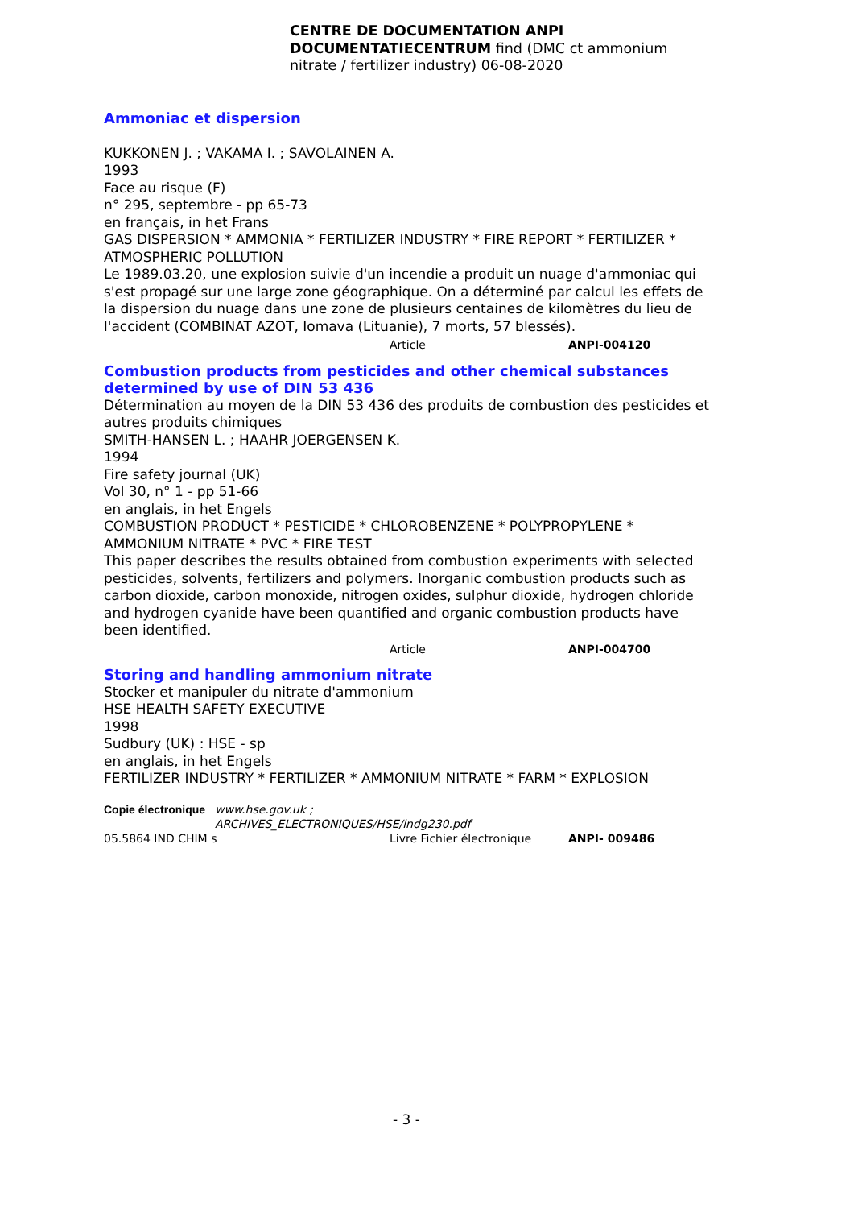CENTRE DE DOCUMENTATION ANPI
DOCUMENTATIECENTRUM find (DMC ct ammonium nitrate / fertilizer industry) 06-08-2020
Ammoniac et dispersion
KUKKONEN J. ; VAKAMA I. ; SAVOLAINEN A.
1993
Face au risque (F)
n° 295, septembre - pp 65-73
en français, in het Frans
GAS DISPERSION * AMMONIA * FERTILIZER INDUSTRY * FIRE REPORT * FERTILIZER * ATMOSPHERIC POLLUTION
Le 1989.03.20, une explosion suivie d'un incendie a produit un nuage d'ammoniac qui s'est propagé sur une large zone géographique. On a déterminé par calcul les effets de la dispersion du nuage dans une zone de plusieurs centaines de kilomètres du lieu de l'accident (COMBINAT AZOT, Iomava (Lituanie), 7 morts, 57 blessés).
Article ANPI-004120
Combustion products from pesticides and other chemical substances determined by use of DIN 53 436
Détermination au moyen de la DIN 53 436 des produits de combustion des pesticides et autres produits chimiques
SMITH-HANSEN L. ; HAAHR JOERGENSEN K.
1994
Fire safety journal (UK)
Vol 30, n° 1 - pp 51-66
en anglais, in het Engels
COMBUSTION PRODUCT * PESTICIDE * CHLOROBENZENE * POLYPROPYLENE * AMMONIUM NITRATE * PVC * FIRE TEST
This paper describes the results obtained from combustion experiments with selected pesticides, solvents, fertilizers and polymers. Inorganic combustion products such as carbon dioxide, carbon monoxide, nitrogen oxides, sulphur dioxide, hydrogen chloride and hydrogen cyanide have been quantified and organic combustion products have been identified.
Article ANPI-004700
Storing and handling ammonium nitrate
Stocker et manipuler du nitrate d'ammonium
HSE HEALTH SAFETY EXECUTIVE
1998
Sudbury (UK) : HSE - sp
en anglais, in het Engels
FERTILIZER INDUSTRY * FERTILIZER * AMMONIUM NITRATE * FARM * EXPLOSION
Copie électronique www.hse.gov.uk ;
ARCHIVES_ELECTRONIQUES/HSE/indg230.pdf
05.5864 IND CHIM s Livre Fichier électronique ANPI- 009486
- 3 -